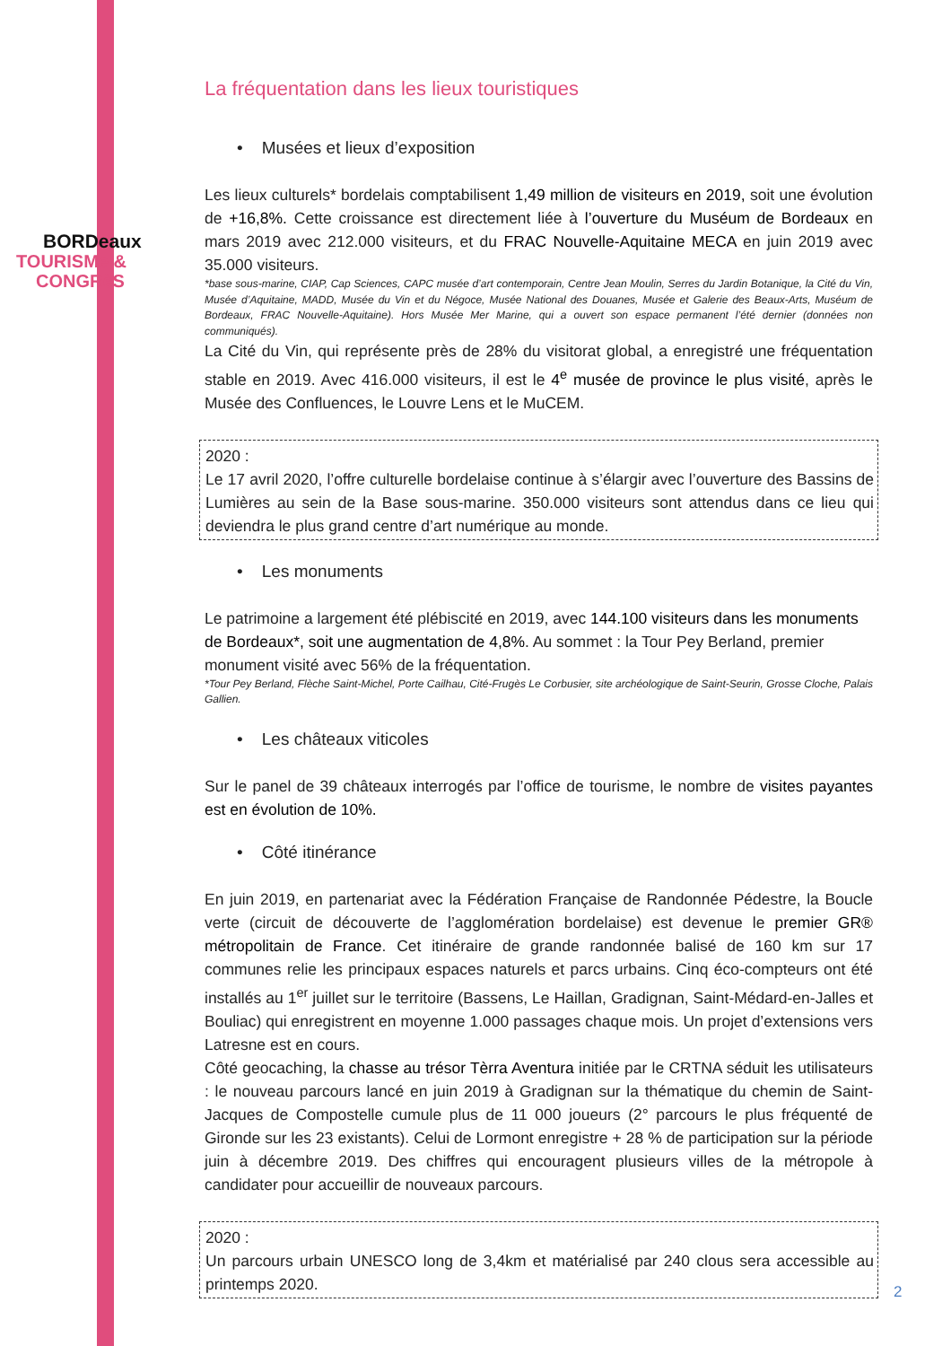BORDeaux
TOURISMe &
CONGRèS
La fréquentation dans les lieux touristiques
• Musées et lieux d’exposition
Les lieux culturels* bordelais comptabilisent 1,49 million de visiteurs en 2019, soit une évolution de +16,8%. Cette croissance est directement liée à l’ouverture du Muséum de Bordeaux en mars 2019 avec 212.000 visiteurs, et du FRAC Nouvelle-Aquitaine MECA en juin 2019 avec 35.000 visiteurs.
*base sous-marine, CIAP, Cap Sciences, CAPC musée d’art contemporain, Centre Jean Moulin, Serres du Jardin Botanique, la Cité du Vin, Musée d’Aquitaine, MADD, Musée du Vin et du Négoce, Musée National des Douanes, Musée et Galerie des Beaux-Arts, Muséum de Bordeaux, FRAC Nouvelle-Aquitaine). Hors Musée Mer Marine, qui a ouvert son espace permanent l’été dernier (données non communiqués).
La Cité du Vin, qui représente près de 28% du visitorat global, a enregistré une fréquentation stable en 2019. Avec 416.000 visiteurs, il est le 4<sup>e</sup> musée de province le plus visité, après le Musée des Confluences, le Louvre Lens et le MuCEM.
2020 :
Le 17 avril 2020, l’offre culturelle bordelaise continue à s’élargir avec l’ouverture des Bassins de Lumières au sein de la Base sous-marine. 350.000 visiteurs sont attendus dans ce lieu qui deviendra le plus grand centre d’art numérique au monde.
• Les monuments
Le patrimoine a largement été plébiscité en 2019, avec 144.100 visiteurs dans les monuments de Bordeaux*, soit une augmentation de 4,8%. Au sommet : la Tour Pey Berland, premier monument visité avec 56% de la fréquentation.
*Tour Pey Berland, Flèche Saint-Michel, Porte Cailhau, Cité-Frugès Le Corbusier, site archéologique de Saint-Seurin, Grosse Cloche, Palais Gallien.
• Les châteaux viticoles
Sur le panel de 39 châteaux interrogés par l’office de tourisme, le nombre de visites payantes est en évolution de 10%.
• Côté itinérance
En juin 2019, en partenariat avec la Fédération Française de Randonnée Pédestre, la Boucle verte (circuit de découverte de l’agglomération bordelaise) est devenue le premier GR® métropolitain de France. Cet itinéraire de grande randonnée balisé de 160 km sur 17 communes relie les principaux espaces naturels et parcs urbains. Cinq éco-compteurs ont été installés au 1<sup>er</sup> juillet sur le territoire (Bassens, Le Haillan, Gradignan, Saint-Médard-en-Jalles et Bouliac) qui enregistrent en moyenne 1.000 passages chaque mois. Un projet d’extensions vers Latresne est en cours.
Côté geocaching, la chasse au trésor Tèrra Aventura initiée par le CRTNA séduit les utilisateurs : le nouveau parcours lancé en juin 2019 à Gradignan sur la thématique du chemin de Saint-Jacques de Compostelle cumule plus de 11 000 joueurs (2° parcours le plus fréquenté de Gironde sur les 23 existants). Celui de Lormont enregistre + 28 % de participation sur la période juin à décembre 2019. Des chiffres qui encouragent plusieurs villes de la métropole à candidater pour accueillir de nouveaux parcours.
2020 :
Un parcours urbain UNESCO long de 3,4km et matérialisé par 240 clous sera accessible au printemps 2020.
2